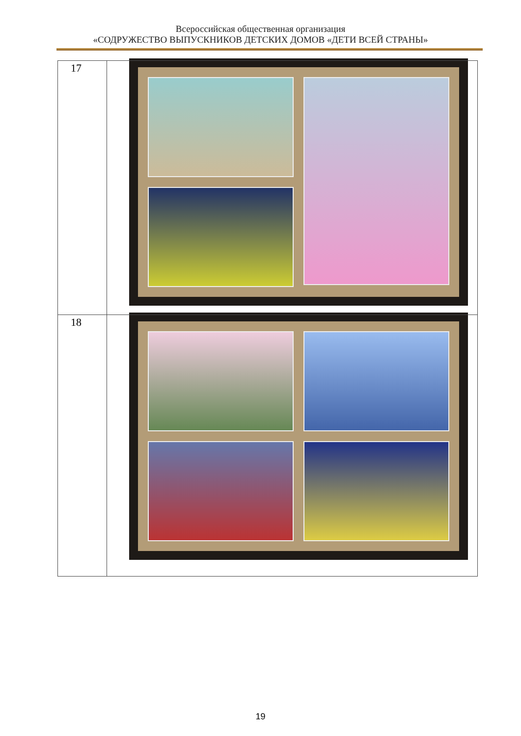Всероссийская общественная организация
«СОДРУЖЕСТВО ВЫПУСКНИКОВ ДЕТСКИХ ДОМОВ «ДЕТИ ВСЕЙ СТРАНЫ»
| 17 | |
| 18 | |
19